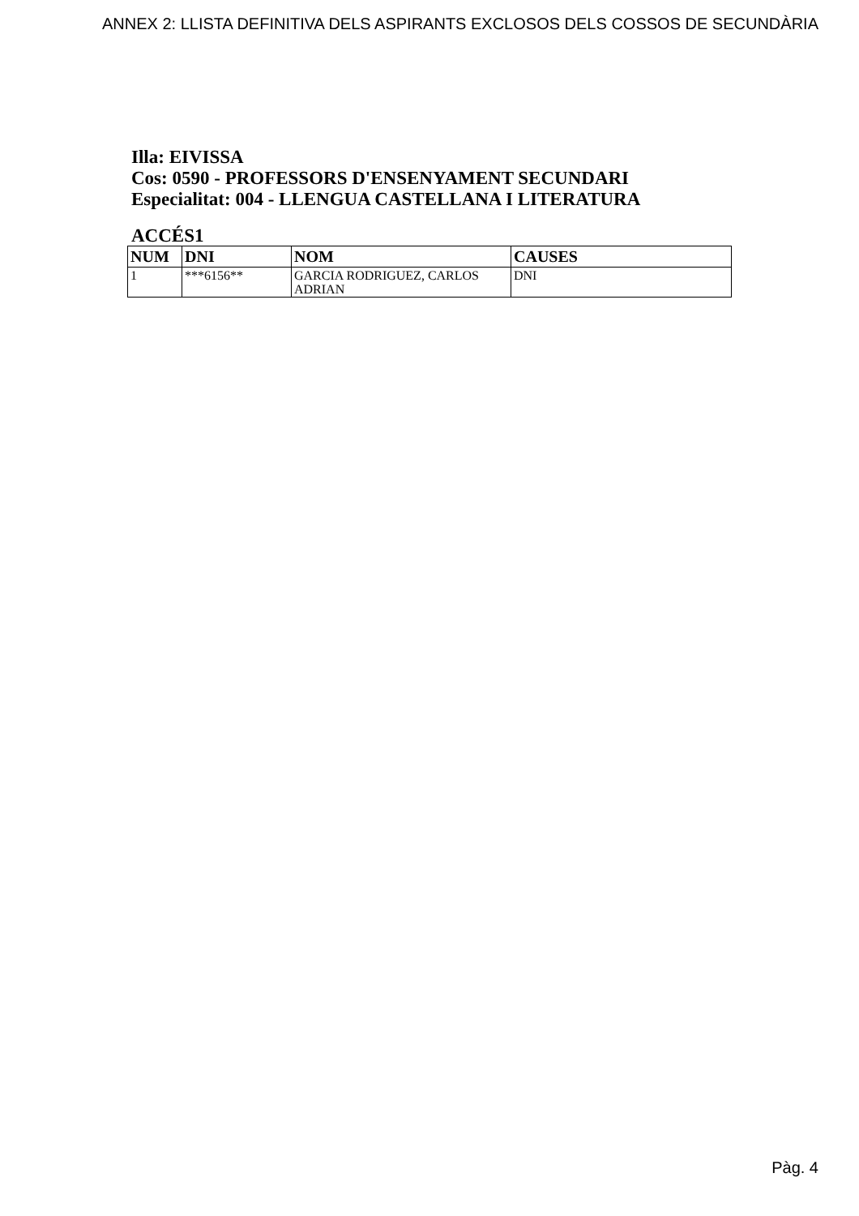ANNEX 2: LLISTA DEFINITIVA DELS ASPIRANTS EXCLOSOS DELS COSSOS DE SECUNDÀRIA
Illa: EIVISSA
Cos: 0590 - PROFESSORS D'ENSENYAMENT SECUNDARI
Especialitat: 004 - LLENGUA CASTELLANA I LITERATURA
ACCÉS1
| NUM | DNI | NOM | CAUSES |
| --- | --- | --- | --- |
| 1 | ***6156** | GARCIA RODRIGUEZ, CARLOS ADRIAN | DNI |
Pàg. 4